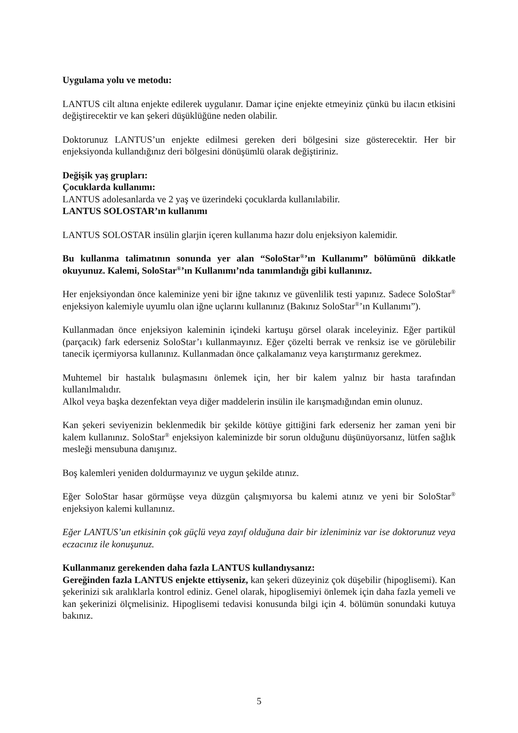Uygulama yolu ve metodu:
LANTUS cilt altına enjekte edilerek uygulanır. Damar içine enjekte etmeyiniz çünkü bu ilacın etkisini değiştirecektir ve kan şekeri düşüklüğüne neden olabilir.
Doktorunuz LANTUS’un enjekte edilmesi gereken deri bölgesini size gösterecektir. Her bir enjeksiyonda kullandığınız deri bölgesini dönüşümlü olarak değiştiriniz.
Değişik yaş grupları:
Çocuklarda kullanımı:
LANTUS adolesanlarda ve 2 yaş ve üzerindeki çocuklarda kullanılabilir.
LANTUS SOLOSTAR’ın kullanımı
LANTUS SOLOSTAR insülin glarjin içeren kullanıma hazır dolu enjeksiyon kalemidir.
Bu kullanma talimatının sonunda yer alan “SoloStar<sup>®</sup>’ın Kullanımı” bölümünü dikkatle okuyunuz. Kalemi, SoloStar<sup>®</sup>’ın Kullanımı’nda tanımlandığı gibi kullanınız.
Her enjeksiyondan önce kaleminize yeni bir iğne takınız ve güvenlilik testi yapınız. Sadece SoloStar<sup>®</sup> enjeksiyon kalemiyle uyumlu olan iğne uçlarını kullanınız (Bakınız SoloStar<sup>®</sup>’ın Kullanımı”).
Kullanmadan önce enjeksiyon kaleminin içindeki kartuşu görsel olarak inceleyiniz. Eğer partikül (parçacık) fark ederseniz SoloStar’ı kullanmayınız. Eğer çözelti berrak ve renksiz ise ve görülebilir tanecik içermiyorsa kullanınız. Kullanmadan önce çalkalamanız veya karıştırmanız gerekmez.
Muhtemel bir hastalık bulaşmasını önlemek için, her bir kalem yalnız bir hasta tarafından kullanılmalıdır.
Alkol veya başka dezenfektan veya diğer maddelerin insülin ile karışmadığından emin olunuz.
Kan şekeri seviyenizin beklenmedik bir şekilde kötüye gittiğini fark ederseniz her zaman yeni bir kalem kullanınız. SoloStar<sup>®</sup> enjeksiyon kaleminizde bir sorun olduğunu düşünüyorsanız, lütfen sağlık mesleği mensubuna danışınız.
Boş kalemleri yeniden doldurmayınız ve uygun şekilde atınız.
Eğer SoloStar hasar görmüşse veya düzgün çalışmıyorsa bu kalemi atınız ve yeni bir SoloStar<sup>®</sup> enjeksiyon kalemi kullanınız.
Eğer LANTUS’un etkisinin çok güçlü veya zayıf olduğuna dair bir izleniminiz var ise doktorunuz veya eczacınız ile konuşunuz.
Kullanmanız gerekenden daha fazla LANTUS kullandıysanız:
Gereğinden fazla LANTUS enjekte ettiyseniz, kan şekeri düzeyiniz çok düşebilir (hipoglisemi). Kan şekerinizi sık aralıklarla kontrol ediniz. Genel olarak, hipoglisemiyi önlemek için daha fazla yemeli ve kan şekerinizi ölçmelisiniz. Hipoglisemi tedavisi konusunda bilgi için 4. bölümün sonundaki kutuya bakınız.
5